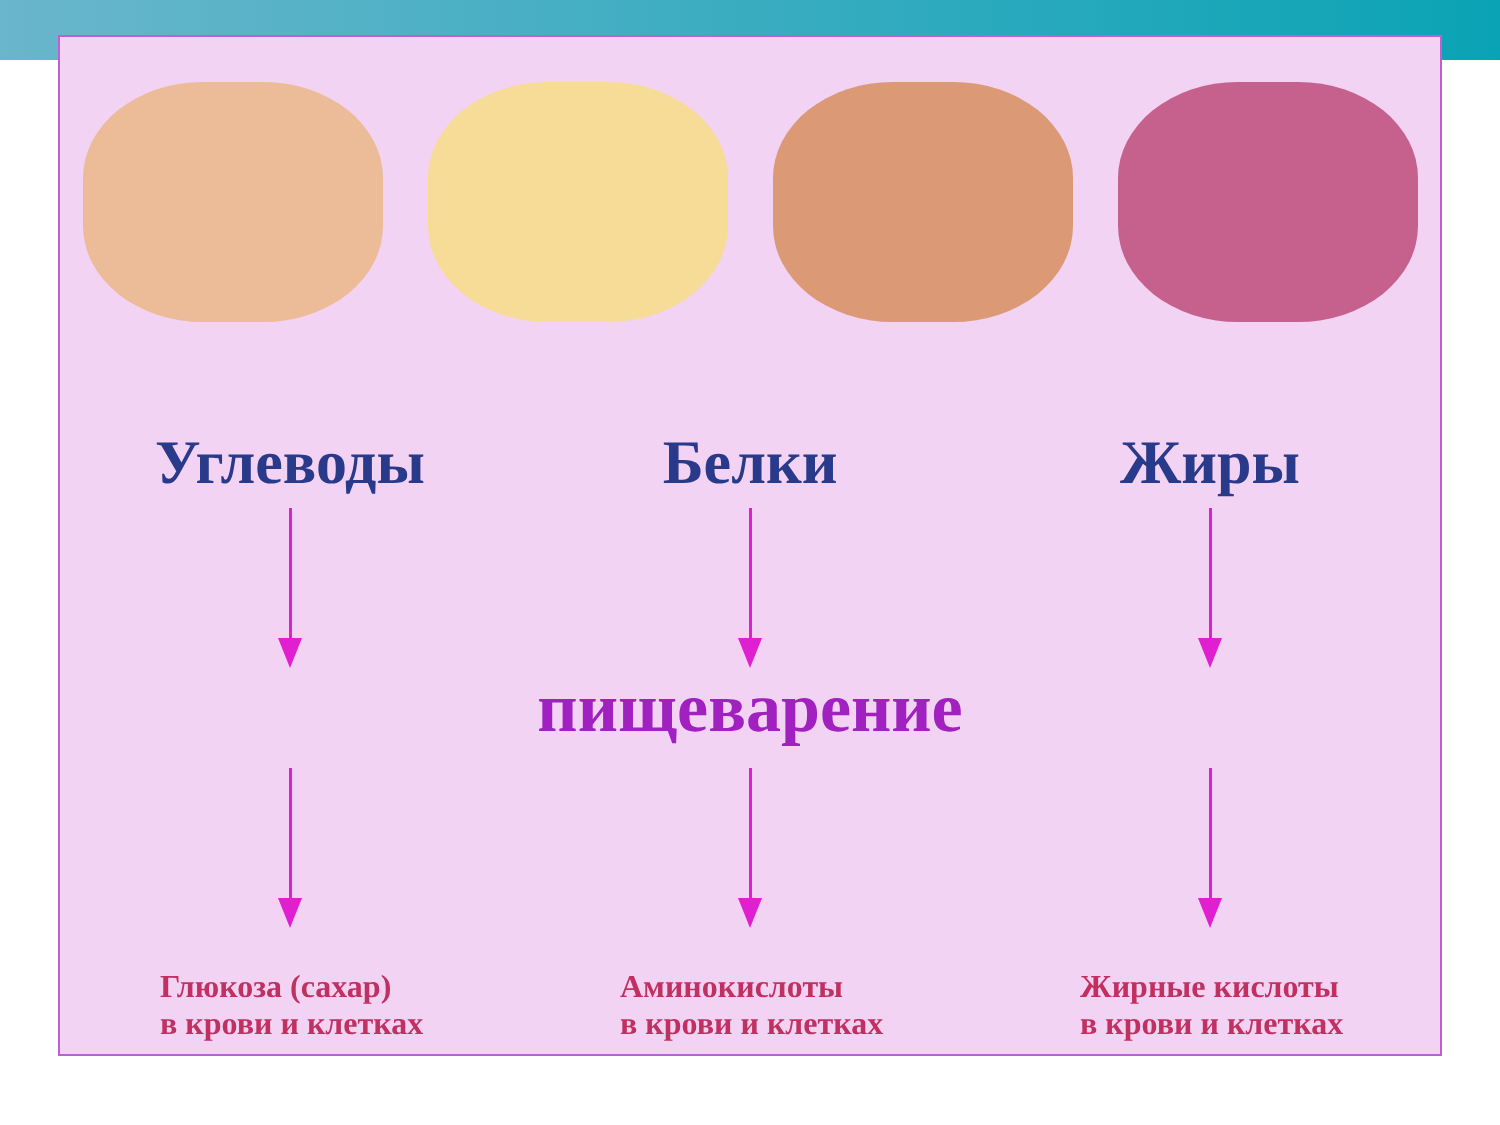Углеводы Белки Жиры
пищеварение
Глюкоза (сахар)
в крови и клетках
Аминокислоты
в крови и клетках
Жирные кислоты
в крови и клетках